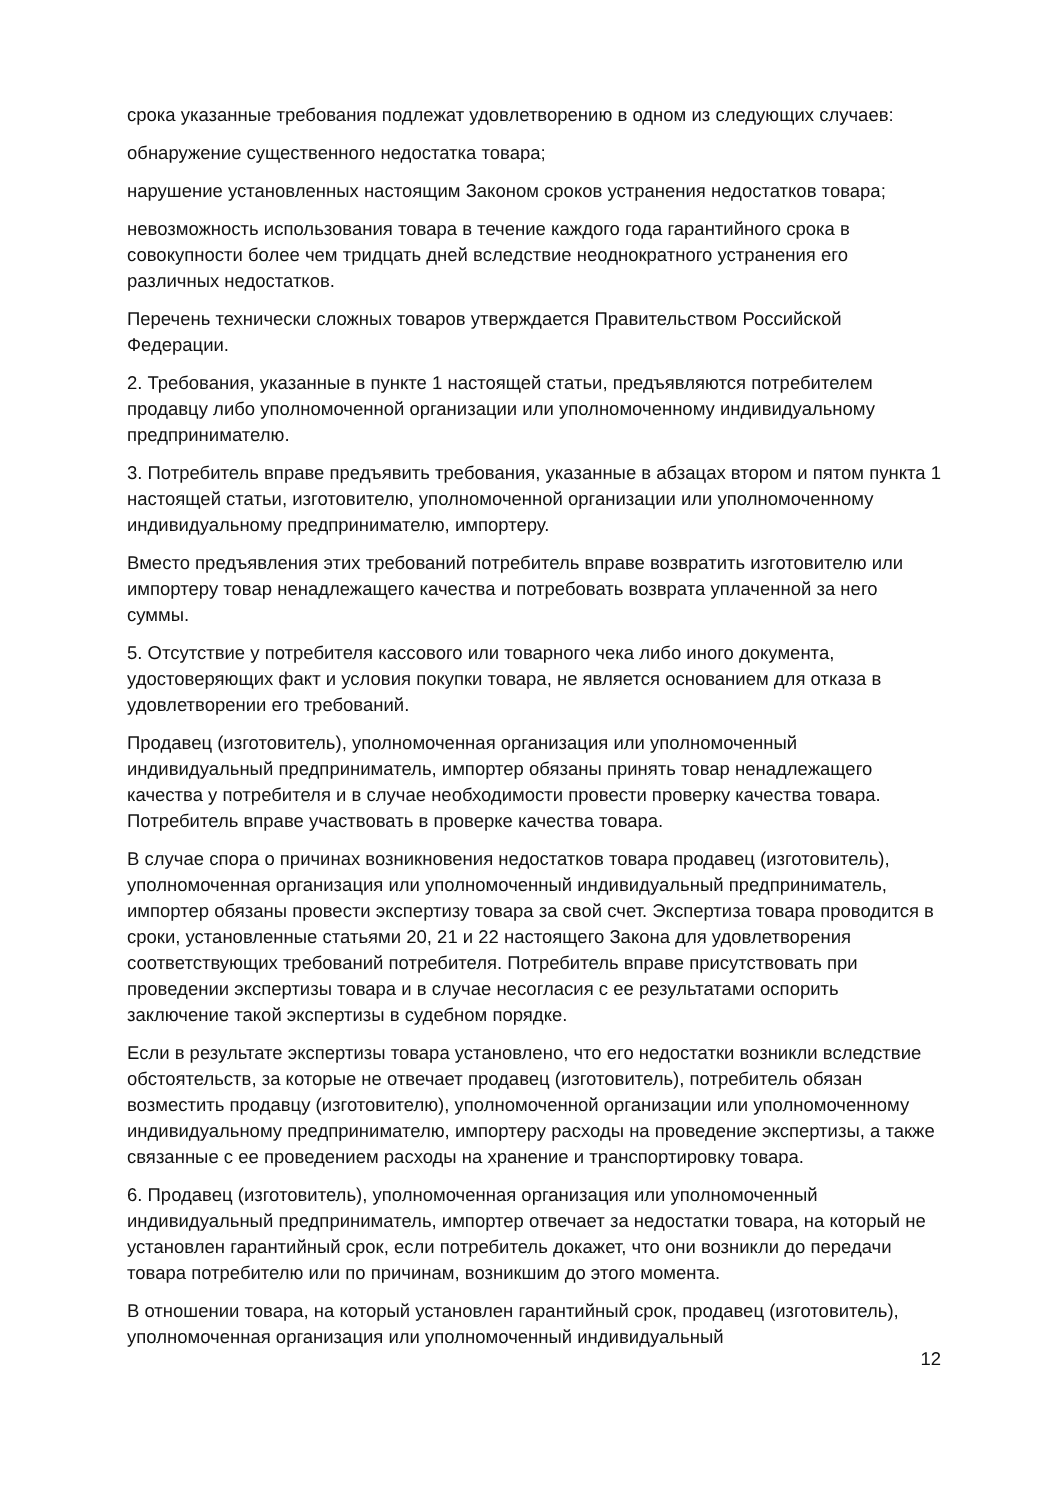срока указанные требования подлежат удовлетворению в одном из следующих случаев:
обнаружение существенного недостатка товара;
нарушение установленных настоящим Законом сроков устранения недостатков товара;
невозможность использования товара в течение каждого года гарантийного срока в совокупности более чем тридцать дней вследствие неоднократного устранения его различных недостатков.
Перечень технически сложных товаров утверждается Правительством Российской Федерации.
2. Требования, указанные в пункте 1 настоящей статьи, предъявляются потребителем продавцу либо уполномоченной организации или уполномоченному индивидуальному предпринимателю.
3. Потребитель вправе предъявить требования, указанные в абзацах втором и пятом пункта 1 настоящей статьи, изготовителю, уполномоченной организации или уполномоченному индивидуальному предпринимателю, импортеру.
Вместо предъявления этих требований потребитель вправе возвратить изготовителю или импортеру товар ненадлежащего качества и потребовать возврата уплаченной за него суммы.
5. Отсутствие у потребителя кассового или товарного чека либо иного документа, удостоверяющих факт и условия покупки товара, не является основанием для отказа в удовлетворении его требований.
Продавец (изготовитель), уполномоченная организация или уполномоченный индивидуальный предприниматель, импортер обязаны принять товар ненадлежащего качества у потребителя и в случае необходимости провести проверку качества товара. Потребитель вправе участвовать в проверке качества товара.
В случае спора о причинах возникновения недостатков товара продавец (изготовитель), уполномоченная организация или уполномоченный индивидуальный предприниматель, импортер обязаны провести экспертизу товара за свой счет. Экспертиза товара проводится в сроки, установленные статьями 20, 21 и 22 настоящего Закона для удовлетворения соответствующих требований потребителя. Потребитель вправе присутствовать при проведении экспертизы товара и в случае несогласия с ее результатами оспорить заключение такой экспертизы в судебном порядке.
Если в результате экспертизы товара установлено, что его недостатки возникли вследствие обстоятельств, за которые не отвечает продавец (изготовитель), потребитель обязан возместить продавцу (изготовителю), уполномоченной организации или уполномоченному индивидуальному предпринимателю, импортеру расходы на проведение экспертизы, а также связанные с ее проведением расходы на хранение и транспортировку товара.
6. Продавец (изготовитель), уполномоченная организация или уполномоченный индивидуальный предприниматель, импортер отвечает за недостатки товара, на который не установлен гарантийный срок, если потребитель докажет, что они возникли до передачи товара потребителю или по причинам, возникшим до этого момента.
В отношении товара, на который установлен гарантийный срок, продавец (изготовитель), уполномоченная организация или уполномоченный индивидуальный
12